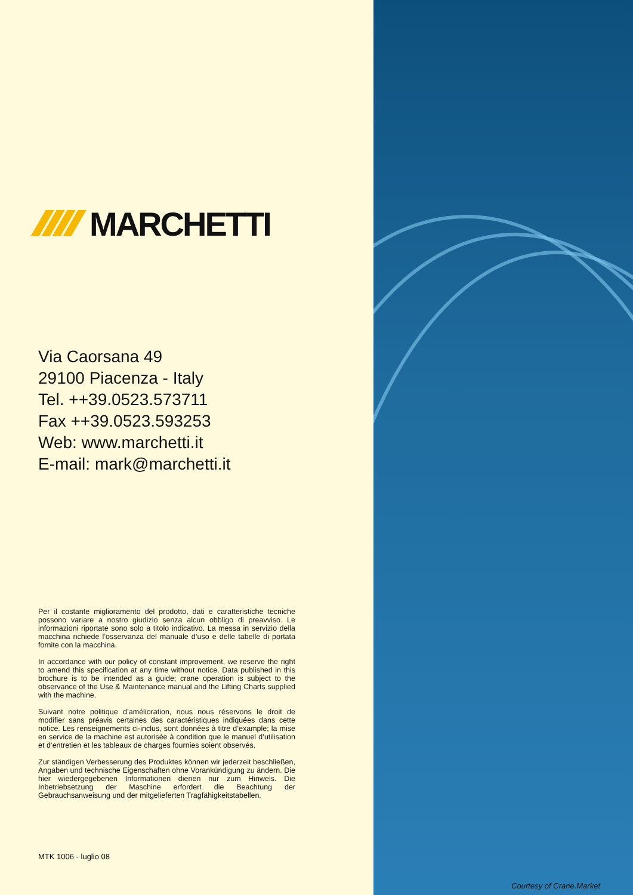MARCHETTI
Via Caorsana 49
29100 Piacenza - Italy
Tel. ++39.0523.573711
Fax ++39.0523.593253
Web: www.marchetti.it
E-mail: mark@marchetti.it
Per il costante miglioramento del prodotto, dati e caratteristiche tecniche possono variare a nostro giudizio senza alcun obbligo di preavviso. Le informazioni riportate sono solo a titolo indicativo. La messa in servizio della macchina richiede l’osservanza del manuale d’uso e delle tabelle di portata fornite con la macchina.
In accordance with our policy of constant improvement, we reserve the right to amend this specification at any time without notice. Data published in this brochure is to be intended as a guide; crane operation is subject to the observance of the Use & Maintenance manual and the Lifting Charts supplied with the machine.
Suivant notre politique d’amélioration, nous nous réservons le droit de modifier sans préavis certaines des caractéristiques indiquées dans cette notice. Les renseignements ci-inclus, sont données à titre d’example; la mise en service de la machine est autorisée à condition que le manuel d’utilisation et d’entretien et les tableaux de charges fournies soient observés.
Zur ständigen Verbesserung des Produktes können wir jederzeit beschließen, Angaben und technische Eigenschaften ohne Vorankündigung zu ändern. Die hier wiedergegebenen Informationen dienen nur zum Hinweis. Die Inbetriebsetzung der Maschine erfordert die Beachtung der Gebrauchsanweisung und der mitgelieferten Tragfähigkeitstabellen.
MTK 1006 - luglio 08
Courtesy of Crane.Market